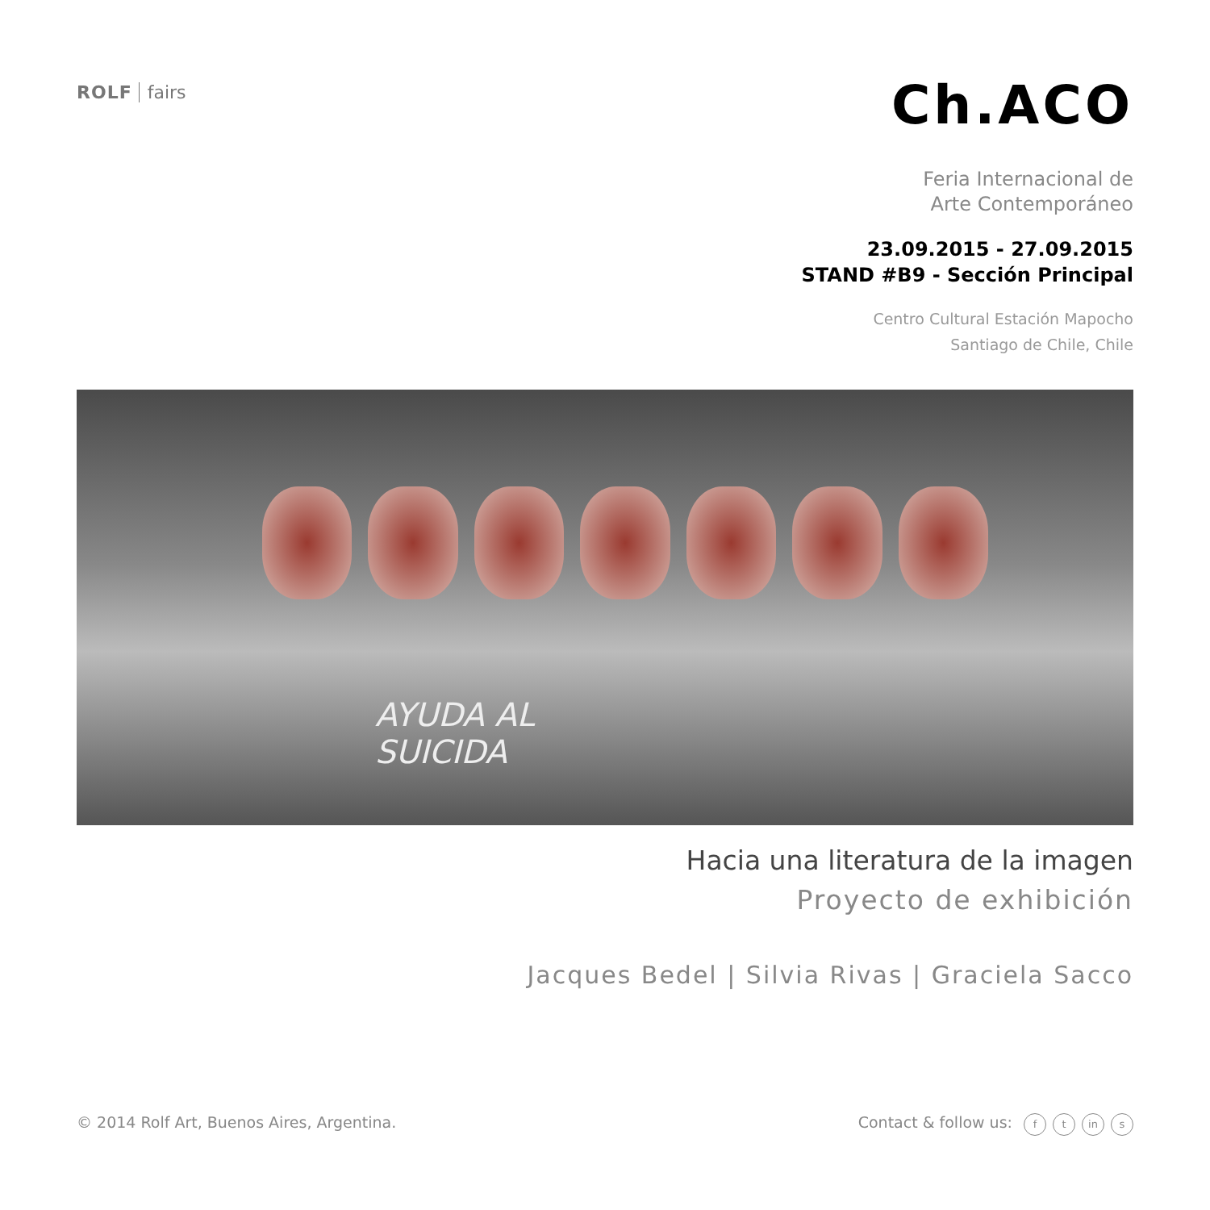ROLF fairs
Ch.ACO
Feria Internacional de
Arte Contemporáneo
23.09.2015 - 27.09.2015
STAND #B9 - Sección Principal
Centro Cultural Estación Mapocho
Santiago de Chile, Chile
AYUDA AL
SUICIDA
Hacia una literatura de la imagen
Proyecto de exhibición
Jacques Bedel | Silvia Rivas | Graciela Sacco
© 2014 Rolf Art, Buenos Aires, Argentina.
Contact & follow us: f t in s